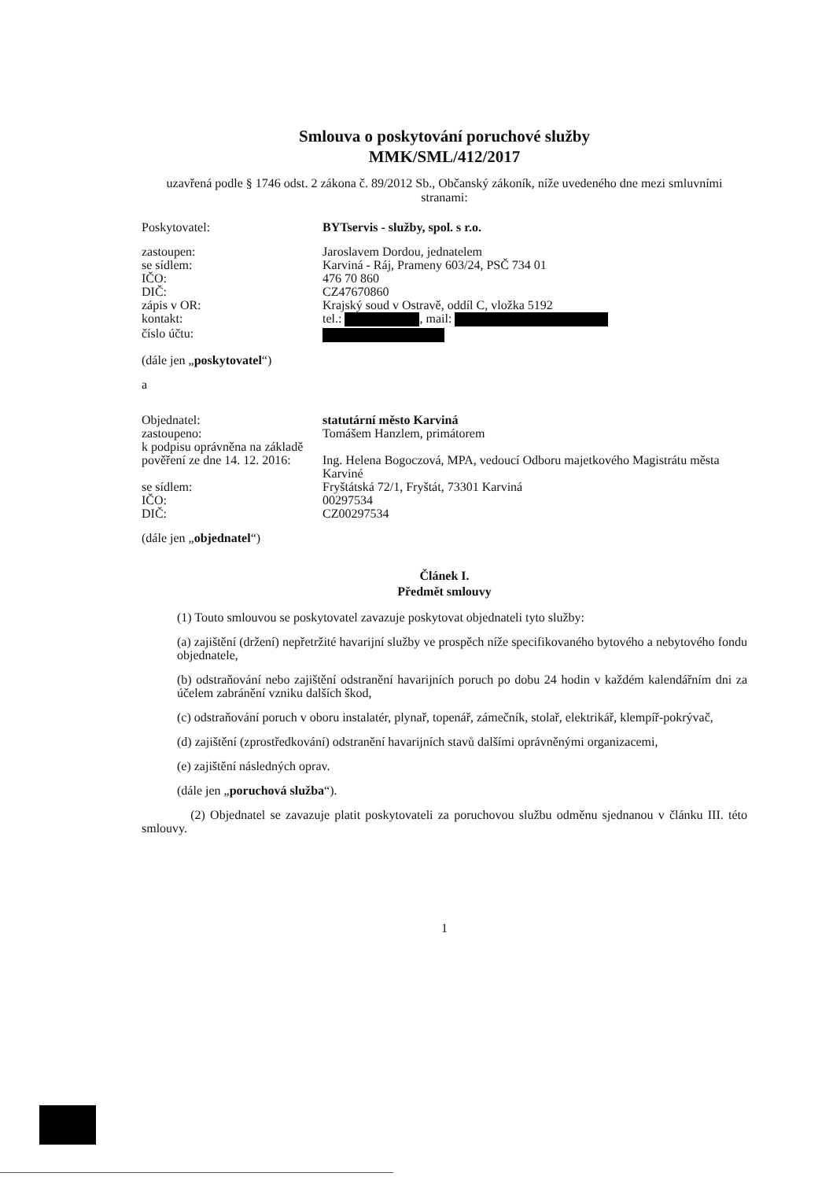Smlouva o poskytování poruchové služby
MMK/SML/412/2017
uzavřená podle § 1746 odst. 2 zákona č. 89/2012 Sb., Občanský zákoník, níže uvedeného dne mezi smluvními stranami:
Poskytovatel: BYTservis - služby, spol. s r.o.
zastoupen: Jaroslavem Dordou, jednatelem
se sídlem: Karviná - Ráj, Prameny 603/24, PSČ 734 01
IČO: 476 70 860
DIČ: CZ47670860
zápis v OR: Krajský soud v Ostravě, oddíl C, vložka 5192
kontakt: tel.: , mail:
číslo účtu:
(dále jen „poskytovatel“)
a
Objednatel: statutární město Karviná
zastoupeno: Tomášem Hanzlem, primátorem
k podpisu oprávněna na základě
pověření ze dne 14. 12. 2016:
Ing. Helena Bogoczová, MPA, vedoucí Odboru majetkového Magistrátu města Karviné
se sídlem: Fryštátská 72/1, Fryštát, 73301 Karviná
IČO: 00297534
DIČ: CZ00297534
(dále jen „objednatel“)
Článek I.
Předmět smlouvy
(1) Touto smlouvou se poskytovatel zavazuje poskytovat objednateli tyto služby:
(a) zajištění (držení) nepřetržité havarijní služby ve prospěch níže specifikovaného bytového a nebytového fondu objednatele,
(b) odstraňování nebo zajištění odstranění havarijních poruch po dobu 24 hodin v každém kalendářním dni za účelem zabránění vzniku dalších škod,
(c) odstraňování poruch v oboru instalatér, plynař, topenář, zámečník, stolař, elektrikář, klempíř-pokrývač,
(d) zajištění (zprostředkování) odstranění havarijních stavů dalšími oprávněnými organizacemi,
(e) zajištění následných oprav.
(dále jen „poruchová služba“).
(2) Objednatel se zavazuje platit poskytovateli za poruchovou službu odměnu sjednanou v článku III. této smlouvy.
1